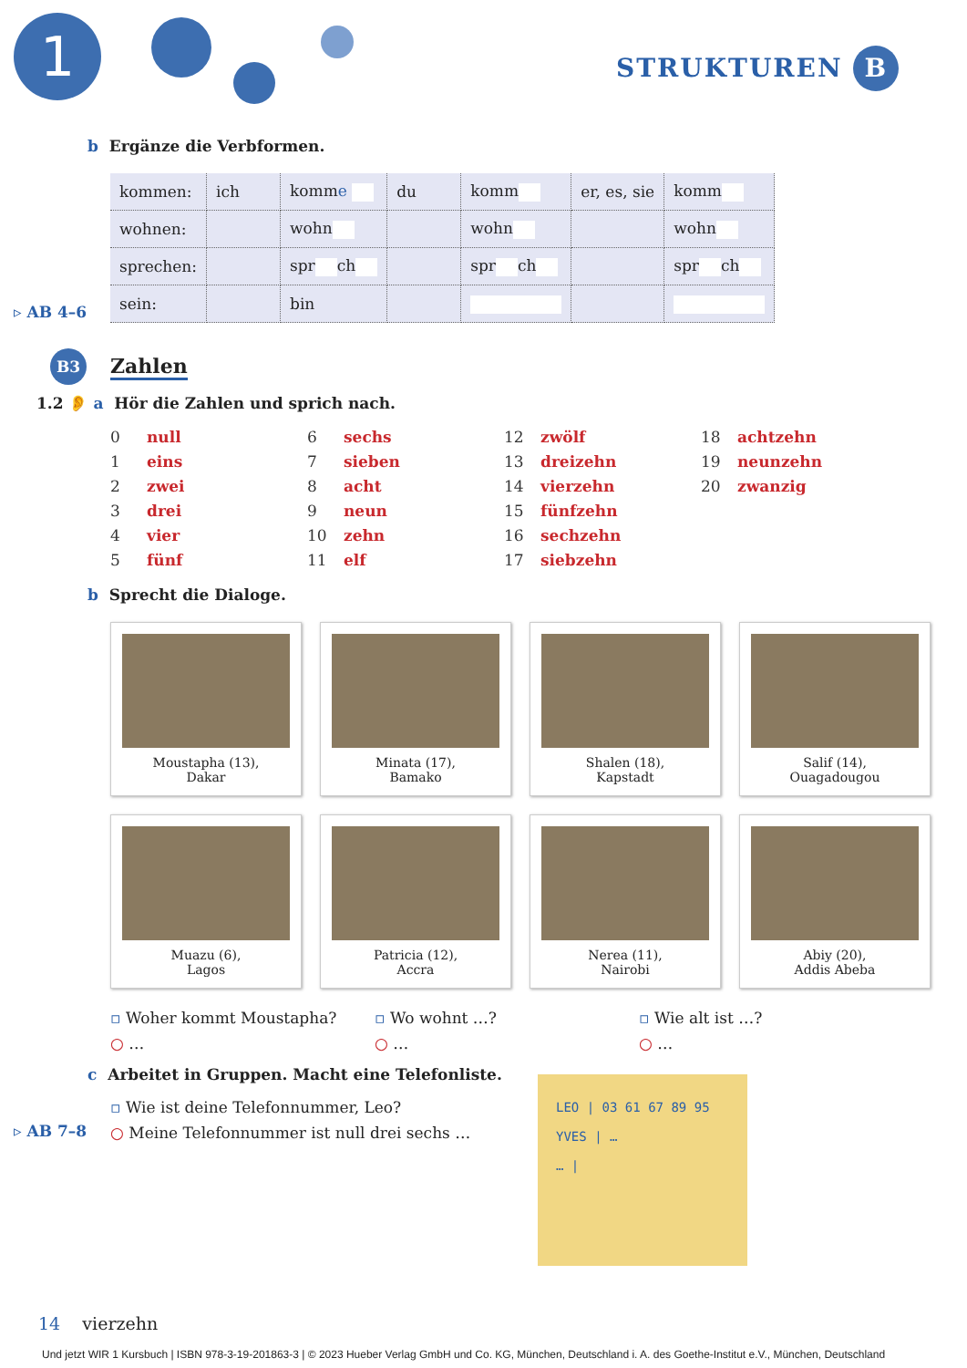1 STRUKTUREN B
b Ergänze die Verbformen.
| kommen: | ich | komm e | du | komm | er, es, sie | komm |
| wohnen: | | wohn | | wohn | | wohn |
| sprechen: | | spr ch | | spr ch | | spr ch |
| sein: | | bin | | | | |
▹ AB 4–6
B3 Zahlen
1.2 👂 a Hör die Zahlen und sprich nach.
0 null
1 eins
2 zwei
3 drei
4 vier
5 fünf
6 sechs
7 sieben
8 acht
9 neun
10 zehn
11 elf
12 zwölf
13 dreizehn
14 vierzehn
15 fünfzehn
16 sechzehn
17 siebzehn
18 achtzehn
19 neunzehn
20 zwanzig
b Sprecht die Dialoge.
Moustapha (13),
Dakar
Minata (17),
Bamako
Shalen (18),
Kapstadt
Salif (14),
Ouagadougou
Muazu (6),
Lagos
Patricia (12),
Accra
Nerea (11),
Nairobi
Abiy (20),
Addis Abeba
▫ Woher kommt Moustapha?
○ …
▫ Wo wohnt …?
○ …
▫ Wie alt ist …?
○ …
c Arbeitet in Gruppen. Macht eine Telefonliste.
▫ Wie ist deine Telefonnummer, Leo?
○ Meine Telefonnummer ist null drei sechs …
▹ AB 7–8
LEO | 03 61 67 89 95
YVES | …
… |
14 vierzehn
Und jetzt WIR 1 Kursbuch | ISBN 978-3-19-201863-3 | © 2023 Hueber Verlag GmbH und Co. KG, München, Deutschland i. A. des Goethe-Institut e.V., München, Deutschland